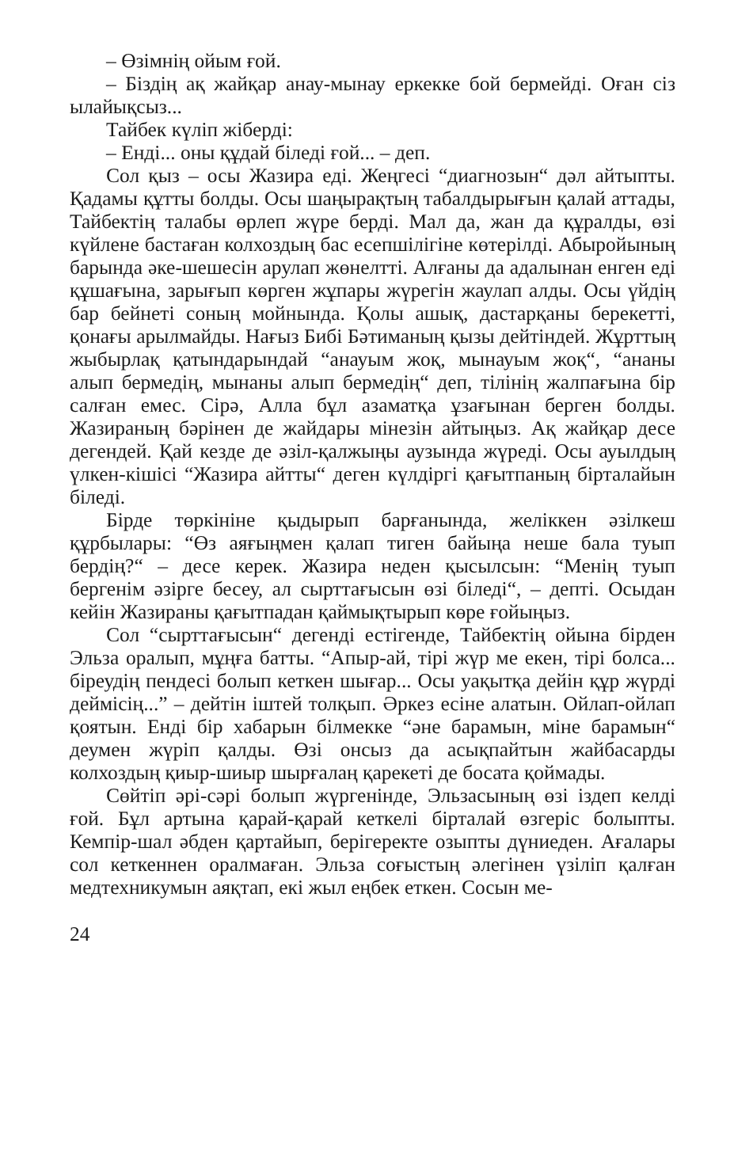– Өзімнің ойым ғой.
– Біздің ақ жайқар анау-мынау еркекке бой бермейді. Оған сіз ылайықсыз...
Тайбек күліп жіберді:
– Енді... оны құдай біледі ғой... – деп.
Сол қыз – осы Жазира еді. Жеңгесі “диагнозын“ дәл айтыпты. Қадамы құтты болды. Осы шаңырақтың табалдырығын қалай аттады, Тайбектің талабы өрлеп жүре берді. Мал да, жан да құралды, өзі күйлене бастаған колхоздың бас есепшілігіне көтерілді. Абыройының барында әке-шешесін арулап жөнелтті. Алғаны да адалынан енген еді құшағына, зарығып көрген жұпары жүрегін жаулап алды. Осы үйдің бар бейнеті соның мойнында. Қолы ашық, дастарқаны берекетті, қонағы арылмайды. Нағыз Бибі Бәтиманың қызы дейтіндей. Жұрттың жыбырлақ қатындарындай “анауым жоқ, мынауым жоқ“, “ананы алып бермедің, мынаны алып бермедің“ деп, тілінің жалпағына бір салған емес. Сірә, Алла бұл азаматқа ұзағынан берген болды. Жазираның бәрінен де жайдары мінезін айтыңыз. Ақ жайқар десе дегендей. Қай кезде де әзіл-қалжыңы аузында жүреді. Осы ауылдың үлкен-кішісі “Жазира айтты“ деген күлдіргі қағытпаның бірталайын біледі.
Бірде төркініне қыдырып барғанында, желіккен әзілкеш құрбылары: “Өз аяғыңмен қалап тиген байыңа неше бала туып бердің?“ – десе керек. Жазира неден қысылсын: “Менің туып бергенім әзірге бесеу, ал сырттағысын өзі біледі“, – депті. Осыдан кейін Жазираны қағытпадан қаймықтырып көре ғойыңыз.
Сол “сырттағысын“ дегенді естігенде, Тайбектің ойына бірден Эльза оралып, мұңға батты. “Апыр-ай, тірі жүр ме екен, тірі болса... біреудің пендесі болып кеткен шығар... Осы уақытқа дейін құр жүрді деймісің...” – дейтін іштей толқып. Әркез есіне алатын. Ойлап-ойлап қоятын. Енді бір хабарын білмекке “әне барамын, міне барамын“ деумен жүріп қалды. Өзі онсыз да асықпайтын жайбасарды колхоздың қиыр-шиыр шырғалаң қарекеті де босата қоймады.
Сөйтіп әрі-сәрі болып жүргенінде, Эльзасының өзі іздеп келді ғой. Бұл артына қарай-қарай кеткелі бірталай өзгеріс болыпты. Кемпір-шал әбден қартайып, берігеректе озыпты дүниеден. Ағалары сол кеткеннен оралмаған. Эльза соғыстың әлегінен үзіліп қалған медтехникумын аяқтап, екі жыл еңбек еткен. Сосын ме-
24